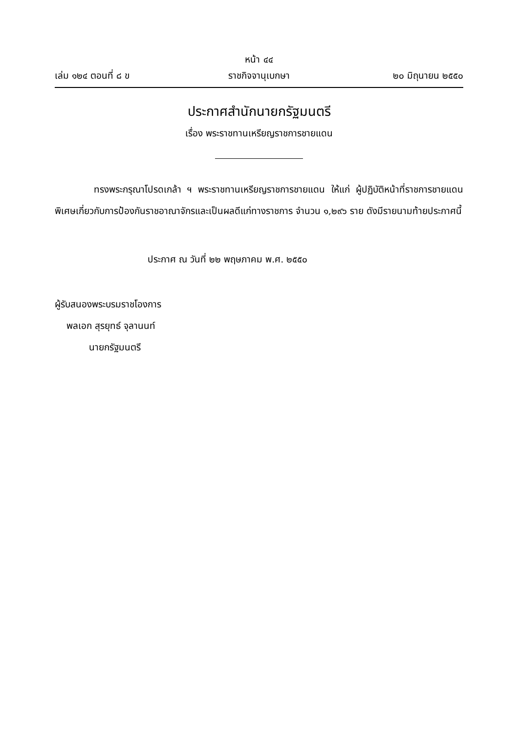หน้า ๔๔
เล่ม ๑๒๔ ตอนที่ ๘ ข ราชกิจจานุเบกษา ๒๐ มิถุนายน ๒๕๕๐
ประกาศสำนักนายกรัฐมนตรี
เรื่อง พระราชทานเหรียญราชการชายแดน
ทรงพระกรุณาโปรดเกล้า ฯ พระราชทานเหรียญราชการชายแดน ให้แก่ ผู้ปฏิบัติหน้าที่ราชการชายแดนพิเศษเกี่ยวกับการป้องกันราชอาณาจักรและเป็นผลดีแก่ทางราชการ จำนวน ๑,๒๙๖ ราย ดังมีรายนามท้ายประกาศนี้
ประกาศ ณ วันที่ ๒๒ พฤษภาคม พ.ศ. ๒๕๕๐
ผู้รับสนองพระบรมราชโองการ
พลเอก สุรยุทธ์ จุลานนท์
นายกรัฐมนตรี